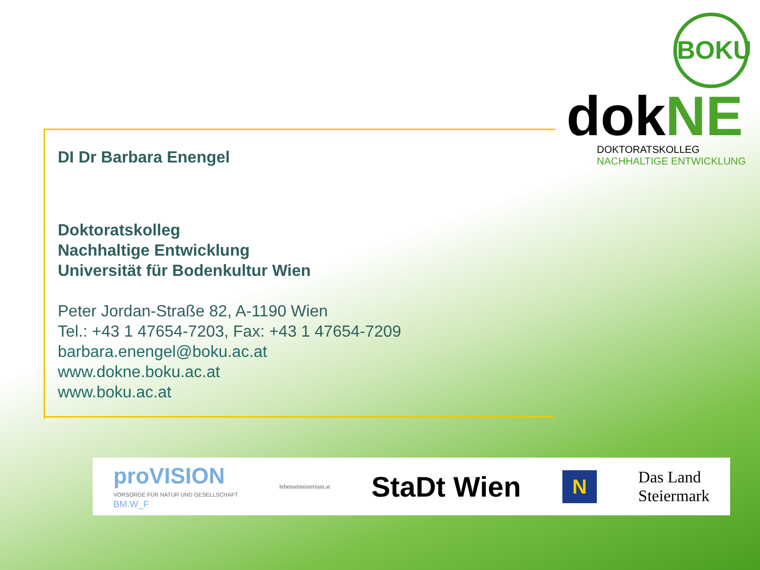BOKU
dokNE
DOKTORATSKOLLEG
NACHHALTIGE ENTWICKLUNG
DI Dr Barbara Enengel
Doktoratskolleg
Nachhaltige Entwicklung
Universität für Bodenkultur Wien
Peter Jordan-Straße 82, A-1190 Wien
Tel.: +43 1 47654-7203, Fax: +43 1 47654-7209
barbara.enengel@boku.ac.at
www.dokne.boku.ac.at
www.boku.ac.at
proVISION
VORSORGE FÜR NATUR UND GESELLSCHAFT
BM.W_F
lebensministerium.at
StaDt Wien
N
Das Land
Steiermark